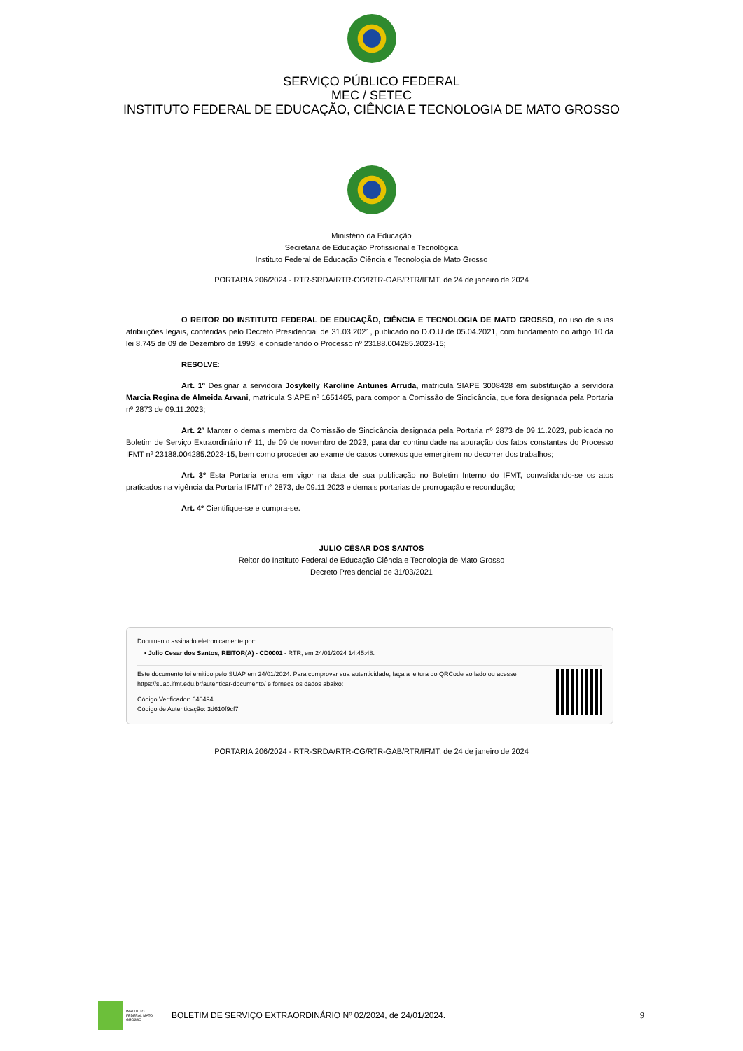SERVIÇO PÚBLICO FEDERAL
MEC / SETEC
INSTITUTO FEDERAL DE EDUCAÇÃO, CIÊNCIA E TECNOLOGIA DE MATO GROSSO
Ministério da Educação
Secretaria de Educação Profissional e Tecnológica
Instituto Federal de Educação Ciência e Tecnologia de Mato Grosso
PORTARIA 206/2024 - RTR-SRDA/RTR-CG/RTR-GAB/RTR/IFMT, de 24 de janeiro de 2024
O REITOR DO INSTITUTO FEDERAL DE EDUCAÇÃO, CIÊNCIA E TECNOLOGIA DE MATO GROSSO, no uso de suas atribuições legais, conferidas pelo Decreto Presidencial de 31.03.2021, publicado no D.O.U de 05.04.2021, com fundamento no artigo 10 da lei 8.745 de 09 de Dezembro de 1993, e considerando o Processo nº 23188.004285.2023-15;
RESOLVE:
Art. 1º Designar a servidora Josykelly Karoline Antunes Arruda, matrícula SIAPE 3008428 em substituição a servidora Marcia Regina de Almeida Arvani, matrícula SIAPE nº 1651465, para compor a Comissão de Sindicância, que fora designada pela Portaria nº 2873 de 09.11.2023;
Art. 2º Manter o demais membro da Comissão de Sindicância designada pela Portaria nº 2873 de 09.11.2023, publicada no Boletim de Serviço Extraordinário nº 11, de 09 de novembro de 2023, para dar continuidade na apuração dos fatos constantes do Processo IFMT nº 23188.004285.2023-15, bem como proceder ao exame de casos conexos que emergirem no decorrer dos trabalhos;
Art. 3º Esta Portaria entra em vigor na data de sua publicação no Boletim Interno do IFMT, convalidando-se os atos praticados na vigência da Portaria IFMT n° 2873, de 09.11.2023 e demais portarias de prorrogação e recondução;
Art. 4º Cientifique-se e cumpra-se.
JULIO CÉSAR DOS SANTOS
Reitor do Instituto Federal de Educação Ciência e Tecnologia de Mato Grosso
Decreto Presidencial de 31/03/2021
Documento assinado eletronicamente por:
▪ Julio Cesar dos Santos, REITOR(A) - CD0001 - RTR, em 24/01/2024 14:45:48.
Este documento foi emitido pelo SUAP em 24/01/2024. Para comprovar sua autenticidade, faça a leitura do QRCode ao lado ou acesse https://suap.ifmt.edu.br/autenticar-documento/ e forneça os dados abaixo:
Código Verificador: 640494
Código de Autenticação: 3d610f9cf7
PORTARIA 206/2024 - RTR-SRDA/RTR-CG/RTR-GAB/RTR/IFMT, de 24 de janeiro de 2024
INSTITUTO FEDERAL MATO GROSSO
BOLETIM DE SERVIÇO EXTRAORDINÁRIO Nº 02/2024, de 24/01/2024.
9